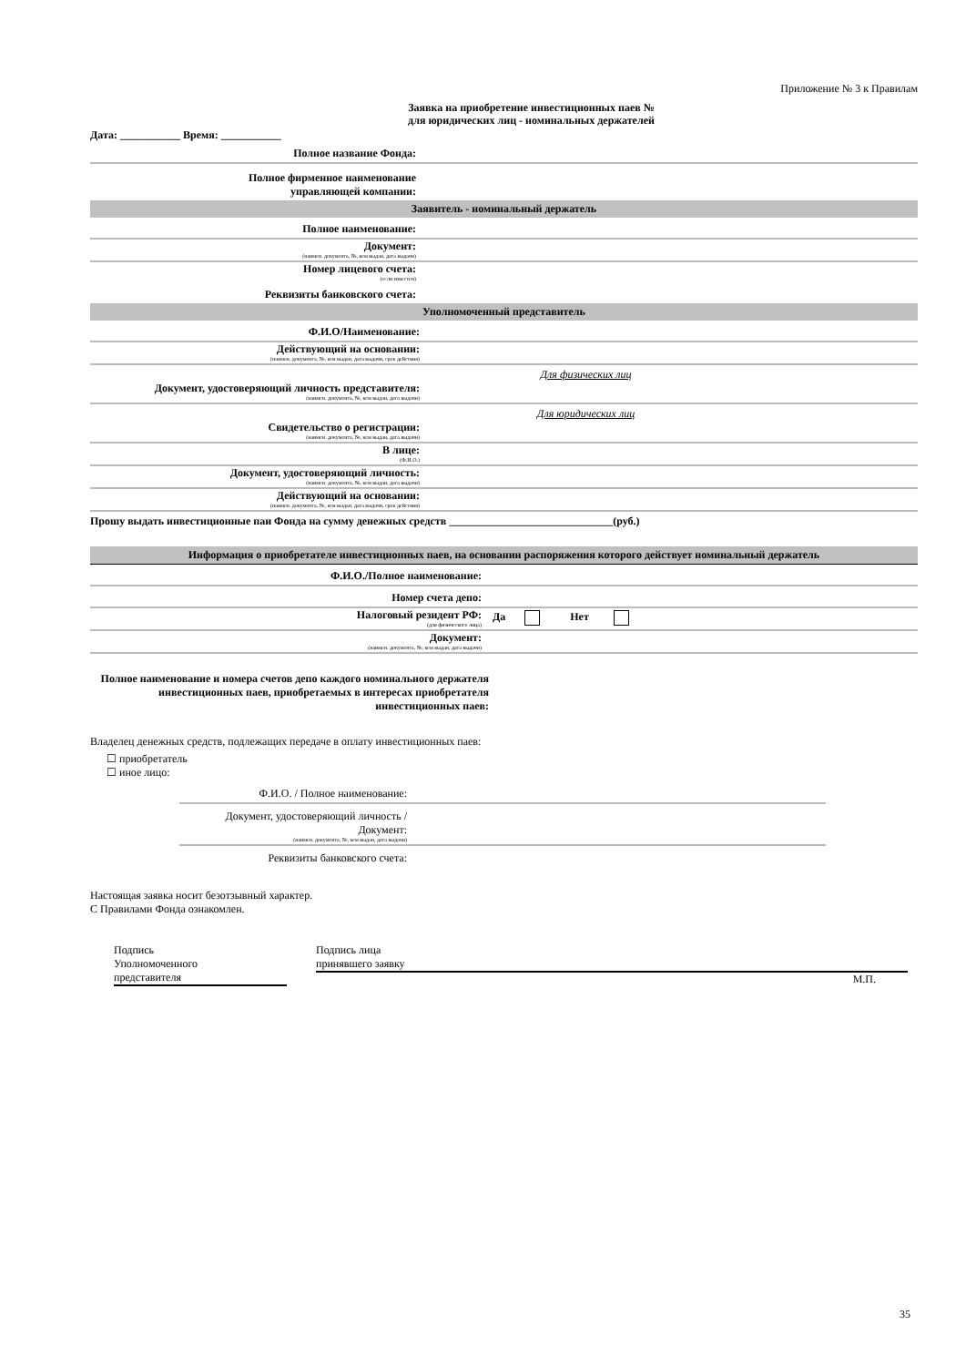Приложение № 3 к Правилам
Заявка на приобретение инвестиционных паев №
для юридических лиц - номинальных держателей
Дата: ___________ Время: ___________
Полное название Фонда:
Полное фирменное наименование
управляющей компании:
Заявитель - номинальный держатель
Полное наименование:
Документ:
(наимен. документа, №, кем выдан, дата выдачи)
Номер лицевого счета:
(если известен)
Реквизиты банковского счета:
Уполномоченный представитель
Ф.И.О/Наименование:
Действующий на основании:
(наимен. документа, №, кем выдан, дата выдачи, срок действия)
Для физических лиц
Документ, удостоверяющий личность представителя:
(наимен. документа, №, кем выдан, дата выдачи)
Для юридических лиц
Свидетельство о регистрации:
(наимен. документа, №, кем выдан, дата выдачи)
В лице:
(Ф.И.О.)
Документ, удостоверяющий личность:
(наимен. документа, №, кем выдан, дата выдачи)
Действующий на основании:
(наимен. документа, №, кем выдан, дата выдачи, срок действия)
Прошу выдать инвестиционные паи Фонда на сумму денежных средств ______________________________(руб.)
Информация о приобретателе инвестиционных паев, на основании распоряжения которого действует номинальный держатель
Ф.И.О./Полное наименование:
Номер счета депо:
Налоговый резидент РФ:
(для физического лица)
Да Нет
Документ:
(наимен. документа, №, кем выдан, дата выдачи)
Полное наименование и номера счетов депо каждого номинального держателя инвестиционных паев, приобретаемых в интересах приобретателя инвестиционных паев:
Владелец денежных средств, подлежащих передаче в оплату инвестиционных паев:
☐ приобретатель
☐ иное лицо:
Ф.И.О. / Полное наименование:
Документ, удостоверяющий личность / Документ:
(наимен. документа, №, кем выдан, дата выдачи)
Реквизиты банковского счета:
Настоящая заявка носит безотзывный характер.
С Правилами Фонда ознакомлен.
Подпись
Уполномоченного
представителя
Подпись лица
принявшего заявку
М.П.
35